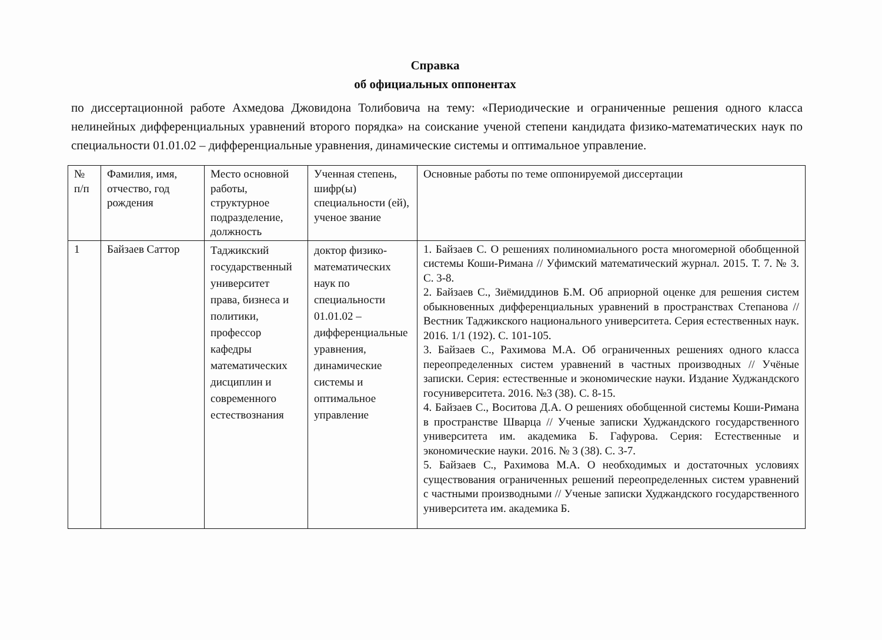Справка
об официальных оппонентах
по диссертационной работе Ахмедова Джовидона Толибовича на тему: «Периодические и ограниченные решения одного класса нелинейных дифференциальных уравнений второго порядка» на соискание ученой степени кандидата физико-математических наук по специальности 01.01.02 – дифференциальные уравнения, динамические системы и оптимальное управление.
| № п/п | Фамилия, имя, отчество, год рождения | Место основной работы, структурное подразделение, должность | Ученная степень, шифр(ы) специальности (ей), ученое звание | Основные работы по теме оппонируемой диссертации |
| --- | --- | --- | --- | --- |
| 1 | Байзаев Саттор | Таджикский государственный университет права, бизнеса и политики, профессор кафедры математических дисциплин и современного естествознания | доктор физико-математических наук по специальности 01.01.02 – дифференциальные уравнения, динамические системы и оптимальное управление | 1. Байзаев С. О решениях полиномиального роста многомерной обобщенной системы Коши-Римана // Уфимский математический журнал. 2015. Т. 7. № 3. С. 3-8. 2. Байзаев С., Зиёмиддинов Б.М. Об априорной оценке для решения систем обыкновенных дифференциальных уравнений в пространствах Степанова // Вестник Таджикского национального университета. Серия естественных наук. 2016. 1/1 (192). С. 101-105. 3. Байзаев С., Рахимова М.А. Об ограниченных решениях одного класса переопределенных систем уравнений в частных производных // Учёные записки. Серия: естественные и экономические науки. Издание Худжандского госуниверситета. 2016. №3 (38). С. 8-15. 4. Байзаев С., Воситова Д.А. О решениях обобщенной системы Коши-Римана в пространстве Шварца // Ученые записки Худжандского государственного университета им. академика Б. Гафурова. Серия: Естественные и экономические науки. 2016. № 3 (38). С. 3-7. 5. Байзаев С., Рахимова М.А. О необходимых и достаточных условиях существования ограниченных решений переопределенных систем уравнений с частными производными // Ученые записки Худжандского государственного университета им. академика Б. |